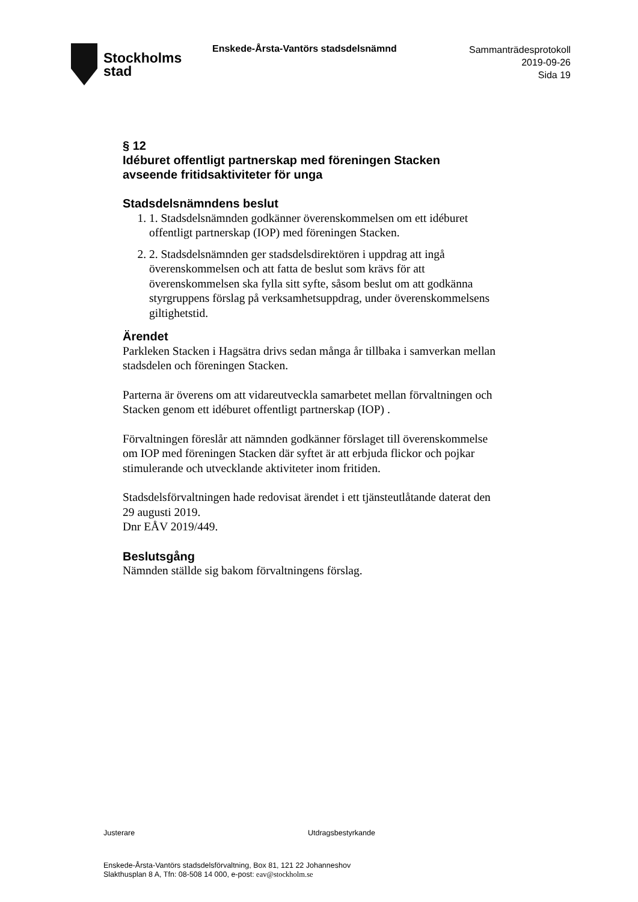Stockholms
stad
Enskede-Årsta-Vantörs stadsdelsnämnd
Sammanträdesprotokoll
2019-09-26
Sida 19
§ 12
Idéburet offentligt partnerskap med föreningen Stacken avseende fritidsaktiviteter för unga
Stadsdelsnämndens beslut
1. 1. Stadsdelsnämnden godkänner överenskommelsen om ett idéburet offentligt partnerskap (IOP) med föreningen Stacken.
2. 2. Stadsdelsnämnden ger stadsdelsdirektören i uppdrag att ingå överenskommelsen och att fatta de beslut som krävs för att överenskommelsen ska fylla sitt syfte, såsom beslut om att godkänna styrgruppens förslag på verksamhetsuppdrag, under överenskommelsens giltighetstid.
Ärendet
Parkleken Stacken i Hagsätra drivs sedan många år tillbaka i samverkan mellan stadsdelen och föreningen Stacken.
Parterna är överens om att vidareutveckla samarbetet mellan förvaltningen och Stacken genom ett idéburet offentligt partnerskap (IOP) .
Förvaltningen föreslår att nämnden godkänner förslaget till överenskommelse om IOP med föreningen Stacken där syftet är att erbjuda flickor och pojkar stimulerande och utvecklande aktiviteter inom fritiden.
Stadsdelsförvaltningen hade redovisat ärendet i ett tjänsteutlåtande daterat den 29 augusti 2019.
Dnr EÅV 2019/449.
Beslutsgång
Nämnden ställde sig bakom förvaltningens förslag.
Justerare Utdragsbestyrkande
Enskede-Årsta-Vantörs stadsdelsförvaltning, Box 81, 121 22 Johanneshov
Slakthusplan 8 A, Tfn: 08-508 14 000, e-post: eav@stockholm.se